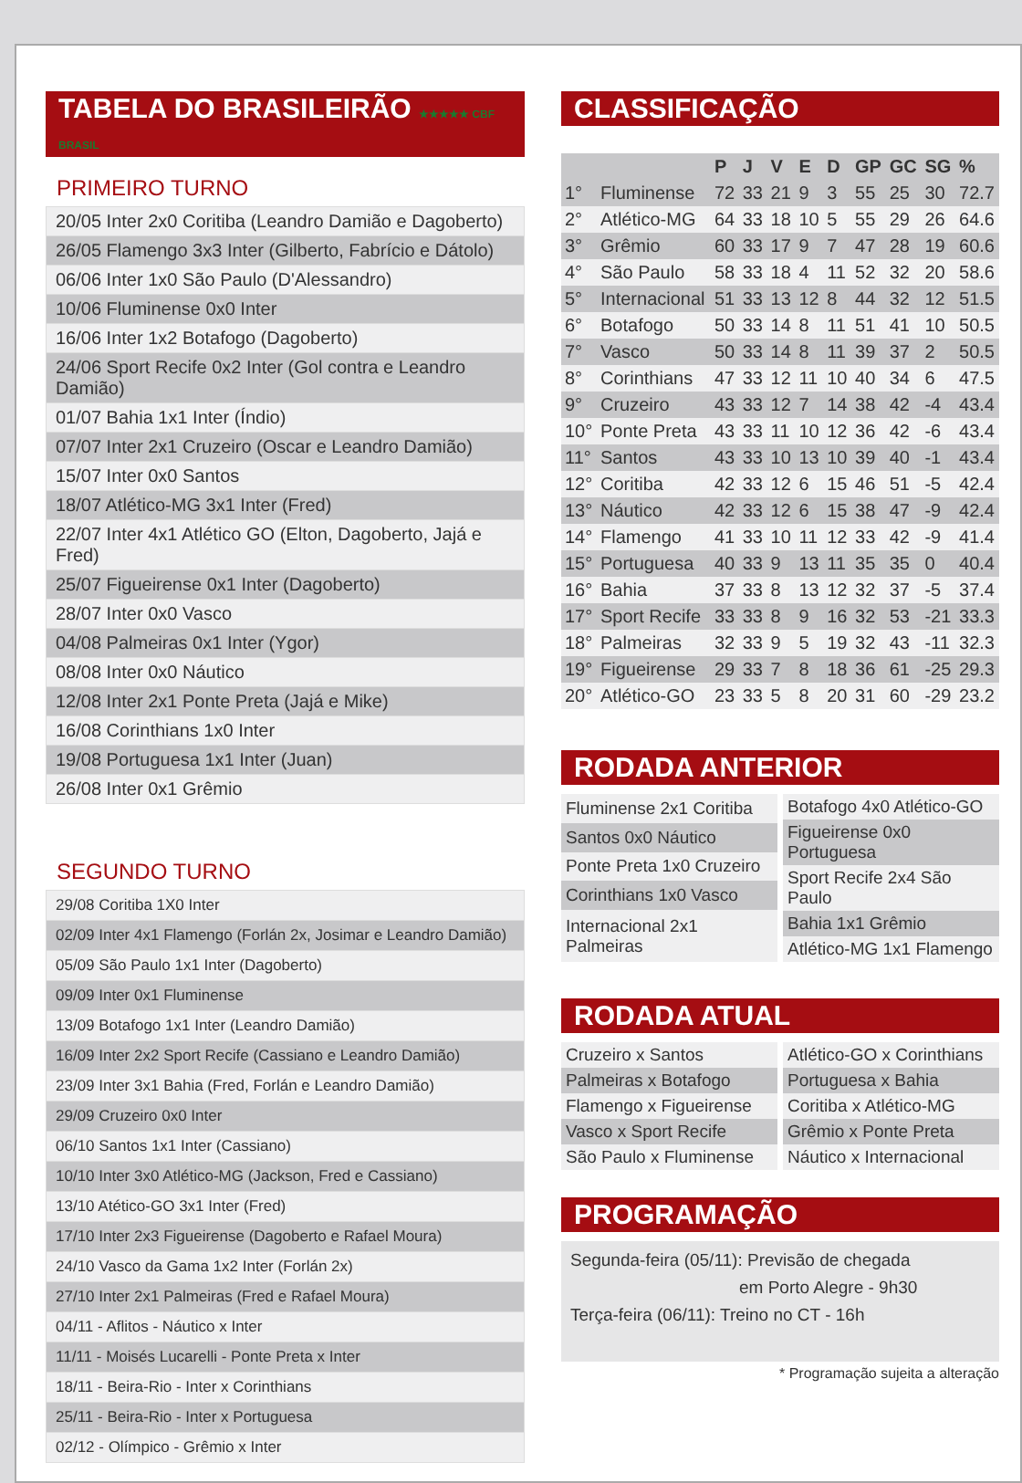TABELA DO BRASILEIRÃO ★★★★★ CBF BRASIL
PRIMEIRO TURNO
| 20/05 Inter 2x0 Coritiba (Leandro Damião e Dagoberto) |
| 26/05 Flamengo 3x3 Inter (Gilberto, Fabrício e Dátolo) |
| 06/06 Inter 1x0 São Paulo (D'Alessandro) |
| 10/06 Fluminense 0x0 Inter |
| 16/06 Inter 1x2 Botafogo (Dagoberto) |
| 24/06 Sport Recife 0x2 Inter (Gol contra e Leandro Damião) |
| 01/07 Bahia 1x1 Inter (Índio) |
| 07/07 Inter 2x1 Cruzeiro (Oscar e Leandro Damião) |
| 15/07 Inter 0x0 Santos |
| 18/07 Atlético-MG 3x1 Inter (Fred) |
| 22/07 Inter 4x1 Atlético GO (Elton, Dagoberto, Jajá e Fred) |
| 25/07 Figueirense 0x1 Inter (Dagoberto) |
| 28/07 Inter 0x0 Vasco |
| 04/08 Palmeiras 0x1 Inter (Ygor) |
| 08/08 Inter 0x0 Náutico |
| 12/08 Inter 2x1 Ponte Preta (Jajá e Mike) |
| 16/08 Corinthians 1x0 Inter |
| 19/08 Portuguesa 1x1 Inter (Juan) |
| 26/08 Inter 0x1 Grêmio |
SEGUNDO TURNO
| 29/08 Coritiba 1X0 Inter |
| 02/09 Inter 4x1 Flamengo (Forlán 2x, Josimar e Leandro Damião) |
| 05/09 São Paulo 1x1 Inter (Dagoberto) |
| 09/09 Inter 0x1 Fluminense |
| 13/09 Botafogo 1x1 Inter (Leandro Damião) |
| 16/09 Inter 2x2 Sport Recife (Cassiano e Leandro Damião) |
| 23/09 Inter 3x1 Bahia (Fred, Forlán e Leandro Damião) |
| 29/09 Cruzeiro 0x0 Inter |
| 06/10 Santos 1x1 Inter (Cassiano) |
| 10/10 Inter 3x0 Atlético-MG (Jackson, Fred e Cassiano) |
| 13/10 Atético-GO 3x1 Inter (Fred) |
| 17/10 Inter 2x3 Figueirense (Dagoberto e Rafael Moura) |
| 24/10 Vasco da Gama 1x2 Inter (Forlán 2x) |
| 27/10 Inter 2x1 Palmeiras (Fred e Rafael Moura) |
| 04/11 - Aflitos - Náutico x Inter |
| 11/11 - Moisés Lucarelli - Ponte Preta x Inter |
| 18/11 - Beira-Rio - Inter x Corinthians |
| 25/11 - Beira-Rio - Inter x Portuguesa |
| 02/12 - Olímpico - Grêmio x Inter |
CLASSIFICAÇÃO
| | | P | J | V | E | D | GP | GC | SG | % |
| --- | --- | --- | --- | --- | --- | --- | --- | --- | --- | --- |
| 1° | Fluminense | 72 | 33 | 21 | 9 | 3 | 55 | 25 | 30 | 72.7 |
| 2° | Atlético-MG | 64 | 33 | 18 | 10 | 5 | 55 | 29 | 26 | 64.6 |
| 3° | Grêmio | 60 | 33 | 17 | 9 | 7 | 47 | 28 | 19 | 60.6 |
| 4° | São Paulo | 58 | 33 | 18 | 4 | 11 | 52 | 32 | 20 | 58.6 |
| 5° | Internacional | 51 | 33 | 13 | 12 | 8 | 44 | 32 | 12 | 51.5 |
| 6° | Botafogo | 50 | 33 | 14 | 8 | 11 | 51 | 41 | 10 | 50.5 |
| 7° | Vasco | 50 | 33 | 14 | 8 | 11 | 39 | 37 | 2 | 50.5 |
| 8° | Corinthians | 47 | 33 | 12 | 11 | 10 | 40 | 34 | 6 | 47.5 |
| 9° | Cruzeiro | 43 | 33 | 12 | 7 | 14 | 38 | 42 | -4 | 43.4 |
| 10° | Ponte Preta | 43 | 33 | 11 | 10 | 12 | 36 | 42 | -6 | 43.4 |
| 11° | Santos | 43 | 33 | 10 | 13 | 10 | 39 | 40 | -1 | 43.4 |
| 12° | Coritiba | 42 | 33 | 12 | 6 | 15 | 46 | 51 | -5 | 42.4 |
| 13° | Náutico | 42 | 33 | 12 | 6 | 15 | 38 | 47 | -9 | 42.4 |
| 14° | Flamengo | 41 | 33 | 10 | 11 | 12 | 33 | 42 | -9 | 41.4 |
| 15° | Portuguesa | 40 | 33 | 9 | 13 | 11 | 35 | 35 | 0 | 40.4 |
| 16° | Bahia | 37 | 33 | 8 | 13 | 12 | 32 | 37 | -5 | 37.4 |
| 17° | Sport Recife | 33 | 33 | 8 | 9 | 16 | 32 | 53 | -21 | 33.3 |
| 18° | Palmeiras | 32 | 33 | 9 | 5 | 19 | 32 | 43 | -11 | 32.3 |
| 19° | Figueirense | 29 | 33 | 7 | 8 | 18 | 36 | 61 | -25 | 29.3 |
| 20° | Atlético-GO | 23 | 33 | 5 | 8 | 20 | 31 | 60 | -29 | 23.2 |
RODADA ANTERIOR
| Fluminense 2x1 Coritiba |
| Santos 0x0 Náutico |
| Ponte Preta 1x0 Cruzeiro |
| Corinthians 1x0 Vasco |
| Internacional 2x1 Palmeiras |
| Botafogo 4x0 Atlético-GO |
| Figueirense 0x0 Portuguesa |
| Sport Recife 2x4 São Paulo |
| Bahia 1x1 Grêmio |
| Atlético-MG 1x1 Flamengo |
RODADA ATUAL
| Cruzeiro x Santos |
| Palmeiras x Botafogo |
| Flamengo x Figueirense |
| Vasco x Sport Recife |
| São Paulo x Fluminense |
| Atlético-GO x Corinthians |
| Portuguesa x Bahia |
| Coritiba x Atlético-MG |
| Grêmio x Ponte Preta |
| Náutico x Internacional |
PROGRAMAÇÃO
Segunda-feira (05/11): Previsão de chegada
em Porto Alegre - 9h30
Terça-feira (06/11): Treino no CT - 16h
* Programação sujeita a alteração